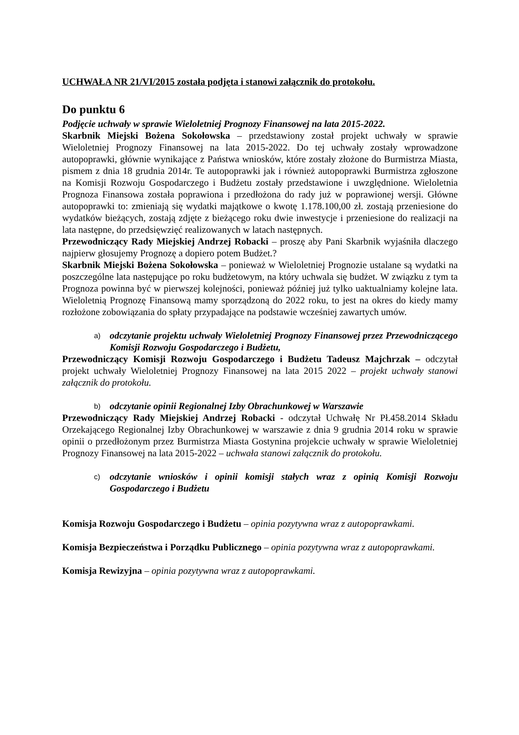UCHWAŁA NR 21/VI/2015 została podjęta i stanowi załącznik do protokołu.
Do punktu 6
Podjęcie uchwały w sprawie Wieloletniej Prognozy Finansowej na lata 2015-2022.
Skarbnik Miejski Bożena Sokołowska – przedstawiony został projekt uchwały w sprawie Wieloletniej Prognozy Finansowej na lata 2015-2022. Do tej uchwały zostały wprowadzone autopoprawki, głównie wynikające z Państwa wniosków, które zostały złożone do Burmistrza Miasta, pismem z dnia 18 grudnia 2014r. Te autopoprawki jak i również autopoprawki Burmistrza zgłoszone na Komisji Rozwoju Gospodarczego i Budżetu zostały przedstawione i uwzględnione. Wieloletnia Prognoza Finansowa została poprawiona i przedłożona do rady już w poprawionej wersji. Główne autopoprawki to: zmieniają się wydatki majątkowe o kwotę 1.178.100,00 zł. zostają przeniesione do wydatków bieżących, zostają zdjęte z bieżącego roku dwie inwestycje i przeniesione do realizacji na lata następne, do przedsięwzięć realizowanych w latach następnych.
Przewodniczący Rady Miejskiej Andrzej Robacki – proszę aby Pani Skarbnik wyjaśniła dlaczego najpierw głosujemy Prognozę a dopiero potem Budżet.?
Skarbnik Miejski Bożena Sokołowska – ponieważ w Wieloletniej Prognozie ustalane są wydatki na poszczególne lata następujące po roku budżetowym, na który uchwala się budżet. W związku z tym ta Prognoza powinna być w pierwszej kolejności, ponieważ później już tylko uaktualniamy kolejne lata. Wieloletnią Prognozę Finansową mamy sporządzoną do 2022 roku, to jest na okres do kiedy mamy rozłożone zobowiązania do spłaty przypadające na podstawie wcześniej zawartych umów.
a)
odczytanie projektu uchwały Wieloletniej Prognozy Finansowej przez Przewodniczącego Komisji Rozwoju Gospodarczego i Budżetu,
Przewodniczący Komisji Rozwoju Gospodarczego i Budżetu Tadeusz Majchrzak – odczytał projekt uchwały Wieloletniej Prognozy Finansowej na lata 2015 2022 – projekt uchwały stanowi załącznik do protokołu.
b)
odczytanie opinii Regionalnej Izby Obrachunkowej w Warszawie
Przewodniczący Rady Miejskiej Andrzej Robacki - odczytał Uchwałę Nr Pł.458.2014 Składu Orzekającego Regionalnej Izby Obrachunkowej w warszawie z dnia 9 grudnia 2014 roku w sprawie opinii o przedłożonym przez Burmistrza Miasta Gostynina projekcie uchwały w sprawie Wieloletniej Prognozy Finansowej na lata 2015-2022 – uchwała stanowi załącznik do protokołu.
c)
odczytanie wniosków i opinii komisji stałych wraz z opinią Komisji Rozwoju Gospodarczego i Budżetu
Komisja Rozwoju Gospodarczego i Budżetu – opinia pozytywna wraz z autopoprawkami.
Komisja Bezpieczeństwa i Porządku Publicznego – opinia pozytywna wraz z autopoprawkami.
Komisja Rewizyjna – opinia pozytywna wraz z autopoprawkami.